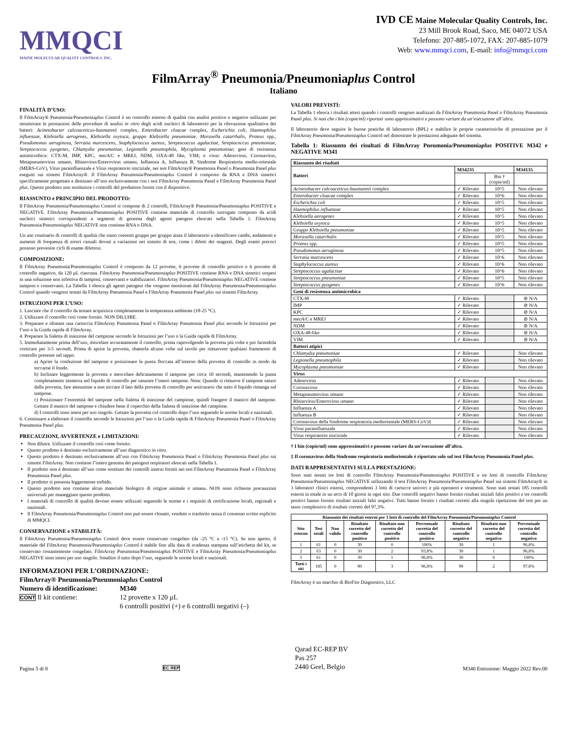MMQCI
MAINE MOLECULAR QUALITY CONTROLS, INC.
IVD CE Maine Molecular Quality Controls, Inc.
23 Mill Brook Road, Saco, ME 04072 USA
Telefono: 207-885-1072, FAX: 207-885-1079
Web: www.mmqci.com, E-mail: info@mmqci.com
FilmArray<sup>®</sup> Pneumonia/Pneumoniaplus Control
Italiano
FINALITÀ D’USO:
Il FilmArray® Pneumonia/Pneumoniaplus Control è un controllo esterno di qualità con analisi positive e negative utilizzato per monitorare le prestazioni delle procedure di analisi in vitro degli acidi nucleici di laboratorio per la rilevazione qualitativa dei batteri: Acinetobacter calcoaceticus-baumannii complex, Enterobacter cloacae complex, Escherichia coli, Haemophilus influenzae, Klebsiella aerogenes, Klebsiella oxytoca, gruppo Klebsiella pneumoniae, Moraxella catarrhalis, Proteus spp., Pseudomonas aeruginosa, Serratia marcescens, Staphylococcus aureus, Streptococcus agalactiae, Streptococcus pneumoniae, Streptococcus pyogenes, Chlamydia pneumoniae, Legionella pneumophila, Mycoplasma pneumoniae; geni di resistenza antimicrobica: CTX-M, IMP, KPC, mecA/C e MREJ, NDM, OXA-48 like, VIM; e virus: Adenovirus, Coronavirus, Metapneumovirus umano, Rhinovirus/Enterovirus umano, Influenza A, Influenza B, Sindrome Respiratoria medio-orientale (MERS-CoV), Virus parainfluenzale e Virus respiratorio sinciziale, nei test FilmArray® Pneumonia Panel o Pneumonia Panel plus eseguiti sui sistemi FilmArray®. Il FilmArray Pneumonia/Pneumoniaplus Control è composto da RNA e DNA sintetici specificamente progettato e destinato all’uso esclusivamente con i test FilmArray Pneumonia Panel e FilmArray Pneumonia Panel plus. Questo prodotto non sostituisce i controlli del produttore forniti con il dispositivo.
RIASSUNTO e PRINCIPIO DEL PRODOTTO:
Il FilmArray Pneumonia/Pneumoniaplus Control si compone di 2 controlli, FilmArray® Pneumonia/Pneumoniaplus POSITIVE e NEGATIVE. FilmArray Pneumonia/Pneumoniaplus POSITIVE contiene materiale di controllo surrogato composto da acidi nucleici sintetici corrispondenti a segmenti di genoma degli agenti patogeni elencati nella Tabella 1. FilmArray Pneumonia/Pneumoniaplus NEGATIVE non contiene RNA o DNA.
Un uso routinario di controlli di qualità che siano coerenti gruppo per gruppo aiuta il laboratorio a identificare cambi, andamenti e aumenti di frequenza di errori casuali dovuti a variazioni nei sistemi di test, come i difetti dei reagenti. Degli esami precoci possono prevenire cicli di esame difettosi.
COMPOSIZIONE:
Il FilmArray Pneumonia/Pneumoniaplus Control è composto da 12 provette, 6 provette di controllo positivo e 6 provette di controllo negativo, da 120 µL ciascuna. FilmArray Pneumonia/Pneumoniaplus POSITIVE contiene RNA e DNA sintetici sospesi in una soluzione non infettiva di tamponi, conservanti e stabilizzatori. FilmArray Pneumonia/Pneumoniaplus NEGATIVE contiene tamponi e conservanti. La Tabella 1 elenca gli agenti patogeni che vengono monitorati dal FilmArray Pneumonia/Pneumoniaplus Control quando vengono testati da FilmArray Pneumonia Panel e FilmArray Pneumonia Panel plus sui sistemi FilmArray.
ISTRUZIONI PER L’USO:
1. Lasciare che il controllo da testare acquisisca completamente la temperatura ambiente (18-25 °C).
2. Utilizzare il controllo così come fornito. NON DILUIRE.
3. Preparare e idratare una cartuccia FilmArray Pneumonia Panel o FilmArray Pneumonia Panel plus secondo le Istruzioni per l’uso o la Guida rapida di FilmArray.
4. Preparare la fialetta di iniezione del campione secondo le Istruzioni per l’uso o la Guida rapida di FilmArray.
5. Immediatamente prima dell’uso, miscelare accuratamente il controllo, prima capovolgendo la provetta più volte e poi facendola vorticare per 3-5 secondi. Prima di aprire la provetta, sbatterla alcune volte sul tavolo per rimuovere qualsiasi frammento di controllo presente nel tappo.
a) Aprire la confezione del tampone e posizionare la punta floccata all’interno della provetta di controllo in modo da toccarne il fondo.
b) Inclinare leggermente la provetta e mescolare delicatamente il tampone per circa 10 secondi, mantenendo la punta completamente immersa nel liquido di controllo per saturare l’intero tampone. Nota: Quando si rimuove il tampone saturo dalla provetta, fare attenzione a non toccare il lato della provetta di controllo per assicurarsi che tutto il liquido rimanga sul tampone.
c) Posizionare l’estremità del tampone nella fialetta di iniezione del campione, quindi frangere il manico del tampone. Gettare il manico del tampone e chiudere bene il coperchio della fialetta di iniezione del campione.
d) I controlli sono intesi per uso singolo. Gettare la provetta col controllo dopo l’uso seguendo le norme locali e nazionali.
6. Continuare a elaborare il controllo secondo le Istruzioni per l’uso o la Guida rapida di FilmArray Pneumonia Panel o FilmArray Pneumonia Panel plus.
PRECAUZIONI, AVVERTENZE e LIMITAZIONI:
Non diluire. Utilizzare il controllo così come fornito.
Questo prodotto è destinato esclusivamente all’uso diagnostico in vitro.
Questo prodotto è destinato esclusivamente all’uso con FilmArray Pneumonia Panel o FilmArray Pneumonia Panel plus sui sistemi FilmArray. Non contiene l’intero genoma dei patogeni respiratori elencati nella Tabella 1.
Il prodotto non è destinato all’uso come sostituto dei controlli interni forniti nei test FilmArray Pneumonia Panel o FilmArray Pneumonia Panel plus.
Il prodotto si presenta leggermente torbido.
Questo prodotto non contiene alcun materiale biologico di origine animale o umana. NON sono richieste precauzioni universali per maneggiare questo prodotto.
I materiali di controllo di qualità devono essere utilizzati seguendo le norme e i requisiti di certificazione locali, regionali e nazionali.
Il FilmArray Pneumonia/Pneumoniaplus Control non può essere clonato, venduto o trasferito senza il consenso scritto esplicito di MMQCI.
CONSERVAZIONE e STABILITÀ:
Il FilmArray Pneumonia/Pneumoniaplus Control deve essere conservato congelato (da -25 °C a -15 °C). Se non aperto, il materiale del FilmArray Pneumonia/Pneumoniaplus Control è stabile fino alla data di scadenza stampata sull’etichetta del kit, se conservato costantemente congelato. FilmArray Pneumonia/Pneumoniaplus POSITIVE e FilmArray Pneumonia/Pneumoniaplus NEGATIVE sono intesi per uso singolo. Smaltire il tutto dopo l’uso, seguendo le norme locali e nazionali.
INFORMAZIONI PER L’ORDINAZIONE:
FilmArray® Pneumonia/Pneumoniaplus Control
Numero di identificazione: M340 CONT Il kit contiene: 12 provette x 120 µL 6 controlli positivi (+) e 6 controlli negativi (–)
VALORI PREVISTI:
La Tabella 1 elenca i risultati attesi quando i controlli vengono analizzati da FilmArray Pneumonia Panel o FilmArray Pneumonia Panel plus. Si noti che i bin (copie/ml) riportati sono approssimativi e possono variare da un’esecuzione all’altra.
Il laboratorio deve seguire le buone pratiche di laboratorio (BPL) e stabilire le proprie caratteristiche di prestazione per il FilmArray Pneumonia/Pneumoniaplus Control nel dimostrare le prestazioni adeguate del sistema.
Tabella 1: Riassunto dei risultati di FilmArray Pneumonia/Pneumoniaplus POSITIVE M342 e NEGATIVE M341
| Riassunto dei risultati | | | |
| --- | --- | --- | --- |
| Batteri | M34235 | | M34135 |
| | | Bin † (copie/ml) | |
| Acinetobacter calcoaceticus-baumannii complex | ✓ Rilevato | 10^5 | Non rilevato |
| Enterobacter cloacae complex | ✓ Rilevato | 10^6 | Non rilevato |
| Escherichia coli | ✓ Rilevato | 10^5 | Non rilevato |
| Haemophilus influenzae | ✓ Rilevato | 10^5 | Non rilevato |
| Klebsiella aerogenes | ✓ Rilevato | 10^5 | Non rilevato |
| Klebsiella oxytoca | ✓ Rilevato | 10^5 | Non rilevato |
| Gruppo Klebsiella pneumoniae | ✓ Rilevato | 10^5 | Non rilevato |
| Moraxella catarrhalis | ✓ Rilevato | 10^5 | Non rilevato |
| Proteus spp. | ✓ Rilevato | 10^5 | Non rilevato |
| Pseudomonas aeruginosa | ✓ Rilevato | 10^5 | Non rilevato |
| Serratia marcescens | ✓ Rilevato | 10^6 | Non rilevato |
| Staphylococcus aureus | ✓ Rilevato | 10^6 | Non rilevato |
| Streptococcus agalactiae | ✓ Rilevato | 10^6 | Non rilevato |
| Streptococcus pneumoniae | ✓ Rilevato | 10^5 | Non rilevato |
| Streptococcus pyogenes | ✓ Rilevato | 10^6 | Non rilevato |
| Geni di resistenza antimicrobica | | | |
| CTX-M | ✓ Rilevato | | ⊘ N/A |
| IMP | ✓ Rilevato | | ⊘ N/A |
| KPC | ✓ Rilevato | | ⊘ N/A |
| mecA/C e MREJ | ✓ Rilevato | | ⊘ N/A |
| NDM | ✓ Rilevato | | ⊘ N/A |
| OXA-48-like | ✓ Rilevato | | ⊘ N/A |
| VIM | ✓ Rilevato | | ⊘ N/A |
| Batteri atipici | | | |
| Chlamydia pneumoniae | ✓ Rilevato | | Non rilevato |
| Legionella pneumophila | ✓ Rilevato | | Non rilevato |
| Mycoplasma pneumoniae | ✓ Rilevato | | Non rilevato |
| Virus | | | |
| Adenovirus | ✓ Rilevato | | Non rilevato |
| Coronavirus | ✓ Rilevato | | Non rilevato |
| Metapneumovirus umano | ✓ Rilevato | | Non rilevato |
| Rhinovirus/Enterovirus umano | ✓ Rilevato | | Non rilevato |
| Influenza A | ✓ Rilevato | | Non rilevato |
| Influenza B | ✓ Rilevato | | Non rilevato |
| Coronavirus della Sindrome respiratoria mediorientale (MERS-CoV)‡ | ✓ Rilevato | | Non rilevato |
| Virus parainfluenzale | ✓ Rilevato | | Non rilevato |
| Virus respiratorio sinciziale | ✓ Rilevato | | Non rilevato |
† I bin (copie/ml) sono approssimativi e possono variare da un’esecuzione all’altra.
‡ Il coronavirus della Sindrome respiratoria mediorientale è riportato solo sul test FilmArray Pneumonia Panel plus.
DATI RAPPRESENTATIVI SULLA PRESTAZIONE:
Sono stati testati tre lotti di controllo FilmArray Pneumonia/Pneumoniaplus POSITIVE e tre lotti di controllo FilmArray Pneumonia/Pneumoniaplus NEGATIVE utilizzando il test FilmArray Pneumonia/Pneumoniaplus Panel sui sistemi FilmArray® in 3 laboratori clinici esterni, comprendenti 3 lotti di cartucce univoci e più operatori e strumenti. Sono stati testati 185 controlli esterni in totale in un arco di 10 giorni in ogni sito. Due controlli negativi hanno fornito risultati iniziali falsi positivi e tre controlli positivi hanno fornito risultati iniziali falsi negativi. Tutti hanno fornito i risultati corretti alla singola ripetizione del test per un tasso complessivo di risultati corretti del 97,3%.
| Riassunto dei risultati esterni per 3 lotti di controllo del FilmArray Pneumonia/Pneumonia plus Control | | | | | | | | |
| --- | --- | --- | --- | --- | --- | --- | --- | --- |
| Sito esterno | Test totali | Non valido | Risultato corretto del controllo positivo | Risultato non corretto del controllo positivo | Percentuale corretta del controllo positivo | Risultato corretto del controllo negativo | Risultato non corretto del controllo negativo | Percentuale corretta del controllo negativo |
| 1 | 61 | 0 | 30 | 0 | 100% | 30 | 1 | 96,8% |
| 2 | 63 | 0 | 30 | 2 | 93,8% | 30 | 1 | 96,8% |
| 3 | 61 | 0 | 30 | 1 | 96,8% | 30 | 0 | 100% |
| Tutti i siti | 185 | 0 | 90 | 3 | 96,8% | 90 | 2 | 97,8% |
FilmArray è un marchio di BioFire Diagnostics, LLC
Pagina 5 di 8 EC REP Qarad EC-REP BV
Pas 257
2440 Geel, Belgio M340 Emissione: Maggio 2022 Rev.00